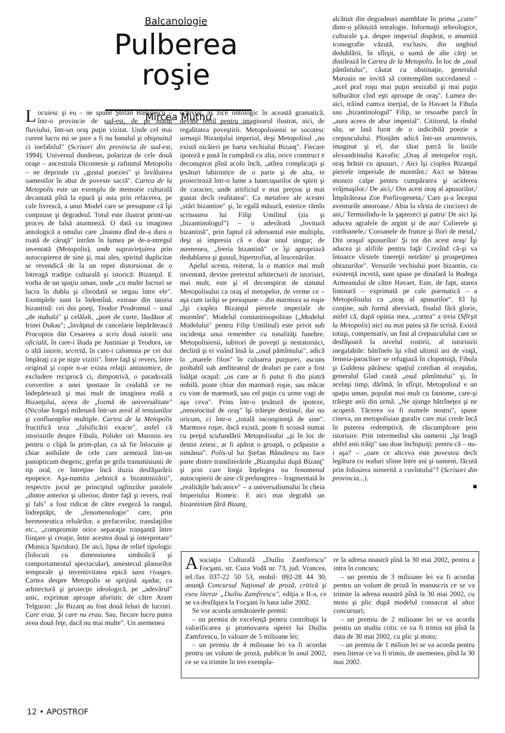Balcanologie
Pulberea roşie
Mircea Muthu
Locuiesc şi eu – ne spune Ştefan Bănulescu – într-o provincie de sud-est, de pe malul fluviului, într-un oraş puţin vizitat. Unde cel mai curent lucru mi se pare a fi nu banalul şi obişnuitul ci inefabilul" (Scrisori din provincia de sud-est, 1994). Universul dunărean, polarizat de cele două oraşe – ancestrala Dicomesie şi rafinatul Metopolis – ne deprinde cu „gustul poeziei" şi învăluirea oamenilor în abur de poveste sacră". Cartea de la Metopolis este un exemplu de memorie culturală decantată pînă la epură şi asta prin refacerea, pe cale livrescă, a unui Model care se presupune că îşi conţinuse şi degradeul. Totul este ilustrat printr-un proces de falsă anamneză. O dată cu imaginea antologică a omului care „înainta dînd de-a dura o roată de căruţă" intrăm în lumea pe de-a-ntregul inventată (Metopolis), unde supravieţuirea prin autocopierea de sine şi, mai ales, spiritul duplicitar se revendică de la un reper distorsionat de o întreagă tradiţie culturală şi istorică: Bizanţul. E vorba de un spaţiu uman, unde „cu multe lucruri se lucra în dublu şi cîteodată se negau între ele". Exemplele sunt la îndemînă, extrase din istoria bizantină: cei doi poeţi, Teodor Prodromul – unul „de mahala" şi celălalt, „poet de curte, lăudător al Irinei Dukas"; „învăţatul de cancelarie împărătească Procopios din Cesareea a scris două istorii: una oficială, în care-i lăuda pe Justinian şi Teodora, iar o altă istorie, secretă, în care-i calomnia pe cei doi împăraţi ca pe nişte vizitii". Între faţă şi revers, între original şi copie n-ar exista relaţii antinomice, de excludere reciprocă ci, dimpotrivă, o paradoxală convertire a unei ipostaze în cealaltă ce ne îndepărtează şi mai mult de imaginea reală a Bizanţului, aceea de „formă de universalitate" (Nicolae Iorga) milenară într-un areal al tensiunilor şi confluenţelor multiple. Cartea de la Metopolis fructifică teza „falsificării exacte", astfel că istorisirile despre Fibula, Polider ori Marosin ies pentru o clipă în prim-plan, ca să fie înlocuite şi chiar anihilate de cele care urmează într-un panopticum diegetic, grefat pe grila transmisiunii de tip oral, ce întreţine încă iluzia desfăşurării epopeice. Aşa-numita „tehnică a bizantinizării", respectiv jocul pe principiul oglinzilor paralele „dintre anterior şi ulterior, dintre faţă şi revers, real şi fals" a fost ridicat de către exegeză la rangul, îndreptăţit, de „fenomenologie" care, prin hermeneutica reluărilor, a prefacerilor, translaţiilor etc., „compromite orice separaţie tranşantă între fiinţare şi creaţie, între acestea două şi interpretare" (Monica Spiridon). De aici, lipsa de relief tipologic (înlocuit cu dimensiunea simbolică şi comportamentul spectacular), amestecul planurilor temporale şi inventivitatea epică sans rivages. Cartea despre Metopolis se sprijină aşadar, ca arhitectură şi proiecţie ideologică, pe „adevărul" unic, exprimat aproape aforistic de către Aram Telguran: „În Bizanţ au fost două feluri de lucruri. Care erau. Şi care nu erau. Sau, fiecare lucru putea avea două feţe, dacă nu mai multe". Un asemenea
echivoc, aş zice ontologic în această gramatică, devine fertil pentru imaginarul ilustrat, aici, de regalitatea poveştirii. Metopolisienii se socotesc urmaşii Bizanţului imperial, deşi Metopolisul „nu există nicăieri pe harta vechiului Bizanţ". Fiecare ipoteză e pusă în cumpănă cu alta, orice construct e deconspirat pînă acolo încît, „atîtea complicaţii şi ţesături labirintice de o parte şi de alta, te proiectează într-o lume a lunecuşurilor de spirit şi de caracter, unde artificiul e mai preţios şi mai gustat decît realitatea". Ca metafore ale acestei „stări bizantine" şi, în egală măsură, estetice rămîn scrisoarea lui Filip Umilitul (zis şi „bizantinologul") – o adevărată „lovitură bizantină", prin faptul că adresantul este multiplu, deşi ai impresia că e doar unul singur; de asemenea, „feeria bizantină" ce îşi apropriază dedublarea şi gustul, hipertrofiat, al înscenărilor.
Apelul acesta, reiterat, la o matrice mai mult inventată, devine pretextul arhitecturii de istorisiri, mai mult, este şi el deconspirat de statutul Metopolisului ca oraş al metopelor, de vreme ce – aşa cum iarăşi se presupune – din marmora sa roşie „îşi cioplea Bizanţul pietrele imperiale de mormînt". Modelul constantinopolitan („Modelul Modelului" pentru Filip Umilitul) este privit sub incidenţa unui remember cu tonalităţi funebre. Metopolisienii, iubitori de poveşti şi nestatornici, declină şi ei visînd însă la „osul pămîntului", adică la „marele filon" în culoarea purpurei, ascuns probabil sub amfiteatrul de dealuri pe care a fost înălţat oraşul: „os care ar fi putut fi din piatră nobilă, poate chiar din marmoră roşie, sau măcar cu vine de marmoră, sau cel puţin cu urme vagi de aşa ceva". Prins într-o ţesătură de ipoteze, „nenorocitul de oraş" îşi trăieşte destinul, dar nu oricum, ci într-o „totală inconştienţă de sine". Marmora roşie, dacă există, poate fi scoasă numai cu preţul scufundării Metopolisului „şi în loc de destin zeiesc, ar fi apărut o groapă, o prăpastie a nimănui". Polis-ul lui Ştefan Bănulescu nu face parte dintre transliterările „Bizanţului după Bizanţ" şi prin care Iorga înţelegea nu fenomenul autocopierii de sine cît prelungirea – fragmentată în „realităţile balcanice" – a universalismului în cheia Imperiului Romeic. E aici mai degrabă un bizantinism fără Bizanţ,
alcătuit din degradeuri asamblate în prima „carte" dintr-o plănuită tetralogie. Informaţii arheologice, culturale ş.a. despre imperiul dispărut, o anumită iconografie văzută, exclusiv, din unghiul dedublării, în sfîrşit, o sumă de alte cărţi se distilează în Cartea de la Metopolis. În loc de „osul pămîntului", căutat cu obstinaţie, generalul Marosin ne invită să contemplăm succedaneul – „acel praf roşu mai puţin sesizabil şi mai puţin tulburător cînd eşti aproape de oraş". Lumea de-aici, trăind cumva inerţial, de la Havaet la Fibula sau „bizantinologul" Filip, se resoarbe parcă în „aura aceea de abur imperial". Cititorul, la rîndul său, se lasă furat de o indicibilă poezie a crepusculului. Plonjăm adică într-un anamnesis, imaginat şi el, dar tăiat parcă în liniile alexandrinului Kavafis: „Oraş al metopelor roşii, oraş hrănit cu apusuri, / Aici îşi cioplea Bizanţul pietrele imperiale de mormînt./ Aici se băteau monezi calpe pentru cumpărarea şi uciderea vrăjmaşilor./ De aici,/ Din acest oraş al apusurilor,/ Împărăteasa Zoe Porfirogeneta,/ Care şi-a început aventurile amoroase./ Abia la vîrsta de cincizeci de ani,/ Terminîndu-le la şaptezeci şi patru/ De aici îşi aducea agrafele de argint şi de aur/ Colierele şi cordoanele,/ Coroanele de frunze şi flori de metal,/ Din oraşul apusurilor/ Şi tot din acest oraş/ Îşi aducea şi alifiile pentru faţă/ Crezînd că-şi va întoarce vîrstele tinereţii netrăite/ şi prospeţimea obrazurilor". Versurile vechiului poet bizantin, cu existenţă incertă, sunt spuse pe dinafară la Bodega Armeanului de către Havaet. Este, de fapt, starea liminară – exprimată pe cale poematică – a Metopolisului ca „oraş al apusurilor". El îşi conţine, sub formă abreviată, finalul fără glorie, astfel că, după opinia mea, „cartea" a treia (Sfîrşit la Metopolis) nici nu mai putea să fie scrisă. Există totuşi, compensativ, un fast al crepusculului care se desfăşoară la nivelul rostirii, al istorisirii inegalabile: bătrînele îşi vînd ultimii ani de viaţă, femeia-paracliser se refugiază în clopotniţă, Fibula şi Guldena părăsesc spaţiul cotidian al oraşului, generalul Glad caută „osul pămîntului" şi, în acelaşi timp, dărîmă, în sfîrşit, Metopolisul e un spaţiu uman, populat mai mult cu fantome, care-şi trăieşte anii din urmă. „Ne ajunge bătrîneţea şi ne acoperă. Tăcerea va fi numele nostru", spune cineva, un metopolisian guraliv care mai crede încă în puterea redemptivă, de răscumpărare prin istorisire. Prin intermediul său oamenii „îşi leagă altfel anii trăiţi" sau doar închipuiţi; pentru că – nu-i aşa? – „oare ce altceva este povestea decît legătura cu noduri sfinte între ani şi oameni, făcută prin folosirea nimerită a cuvîntului"? (Scrisori din provincia...).
■
Asociaţia Culturală „Duiliu Zamfirescu" Focşani, str. Cuza Vodă nr. 73, jud. Vrancea, tel./fax 037-22 50 53, mobil: 092-28 44 30, anunţă Concursul Naţional de proză, critică şi eseu literar „Duiliu Zamfirescu", ediţia a II-a, ce se va desfăşura la Focşani în luna iulie 2002.
Se vor acorda următoarele premii:
– un premiu de excelenţă pentru contribuţii la valorificarea şi promovarea operei lui Duiliu Zamfirescu, în valoare de 5 milioane lei;
– un premiu de 4 milioane lei va fi acordat pentru un volum de proză, publicat în anul 2002, ce se va trimite în trei exempla-
re la adresa noastră pînă la 30 mai 2002, pentru a intra în concurs;
– un premiu de 3 milioane lei va fi acordat pentru un volum de proză în manuscris ce se va trimite la adresa noastră pînă la 30 mai 2002, cu moto şi plic după modelul consacrat al altor concursuri;
– un premiu de 2 milioane lei se va acorda pentru un studiu critic ce va fi trimis tot pînă la data de 30 mai 2002, cu plic şi moto;
– un premiu de 1 milion lei se va acorda pentru eseu literar ce va fi trimis, de asemenea, pînă la 30 mai 2002.
12 • APOSTROF